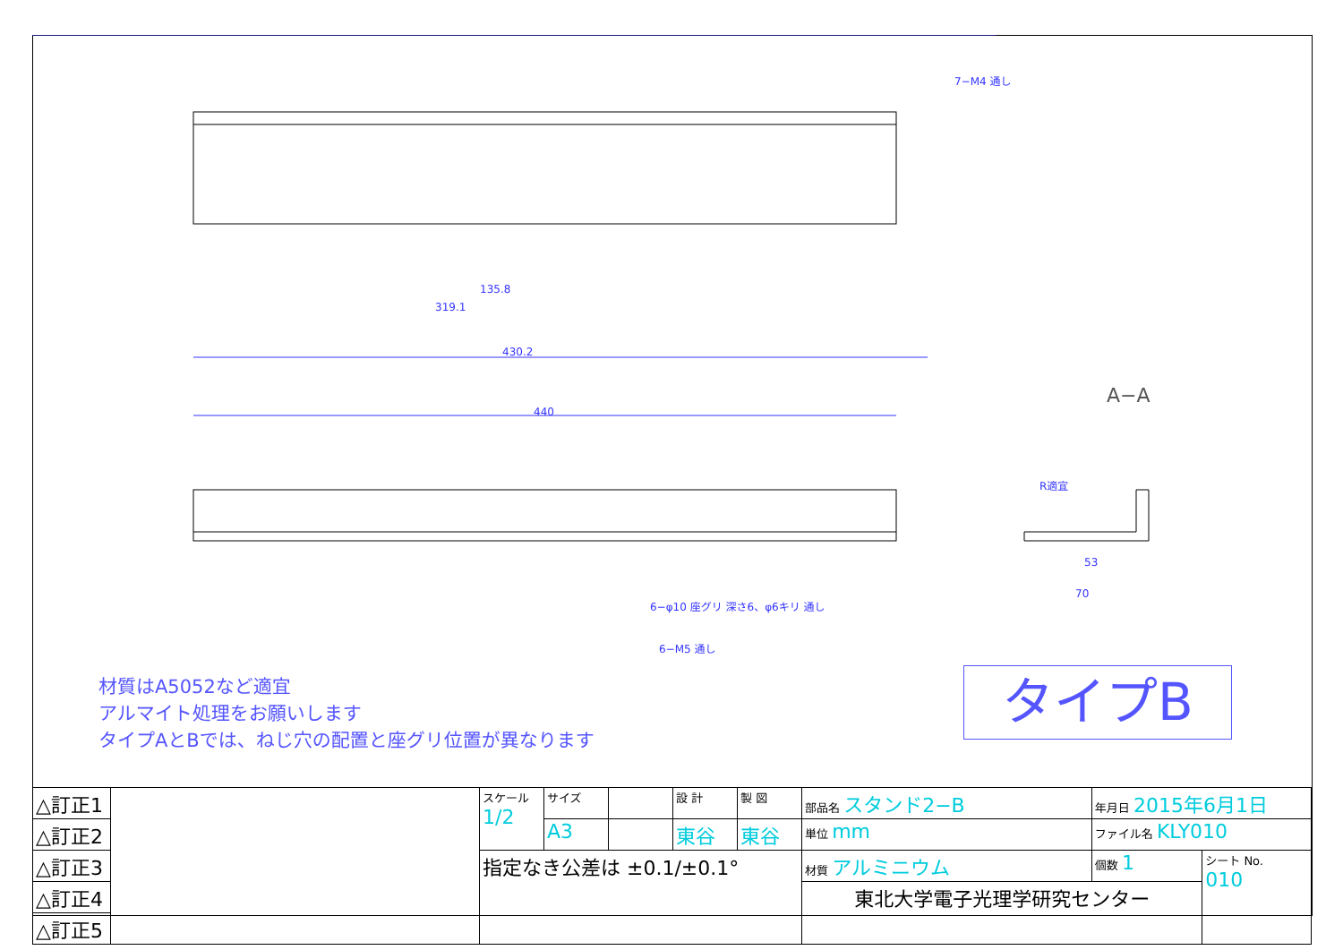7−M4 通し
440
6−φ10 座グリ 深さ6、φ6キリ 通し
6−M5 通し
R適宜
53
70
135.8
319.1
430.2
A−A
材質はA5052など適宜
アルマイト処理をお願いします
タイプAとBでは、ねじ穴の配置と座グリ位置が異なります
タイプB
| △訂正1 | | スケール 1/2 | サイズ | | 設 計 | 製 図 | 部品名 スタンド2−B | 年月日 2015年6月1日 | |
| △訂正2 | | | A3 | | 東谷 | 東谷 | 単位 mm | ファイル名 KLY010 | |
| △訂正3 | | 指定なき公差は ±0.1/±0.1° | | | | | 材質 アルミニウム | 個数 1 | シート No. 010 |
| △訂正4 | | | | | | | 東北大学電子光理学研究センター | | |
| △訂正5 | | | | | | | | | |